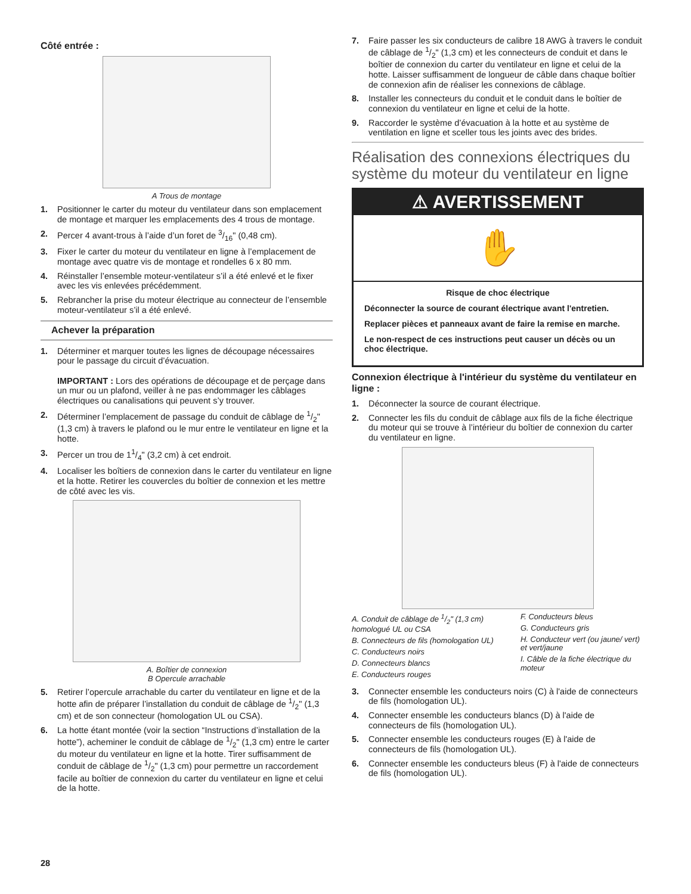Côté entrée :
A Trous de montage
1. Positionner le carter du moteur du ventilateur dans son emplacement de montage et marquer les emplacements des 4 trous de montage.
2. Percer 4 avant-trous à l’aide d’un foret de 3/16" (0,48 cm).
3. Fixer le carter du moteur du ventilateur en ligne à l’emplacement de montage avec quatre vis de montage et rondelles 6 x 80 mm.
4. Réinstaller l’ensemble moteur-ventilateur s’il a été enlevé et le fixer avec les vis enlevées précédemment.
5. Rebrancher la prise du moteur électrique au connecteur de l’ensemble moteur-ventilateur s’il a été enlevé.
Achever la préparation
1. Déterminer et marquer toutes les lignes de découpage nécessaires pour le passage du circuit d’évacuation.
IMPORTANT : Lors des opérations de découpage et de perçage dans un mur ou un plafond, veiller à ne pas endommager les câblages électriques ou canalisations qui peuvent s’y trouver.
2. Déterminer l’emplacement de passage du conduit de câblage de 1/2" (1,3 cm) à travers le plafond ou le mur entre le ventilateur en ligne et la hotte.
3. Percer un trou de 11/4" (3,2 cm) à cet endroit.
4. Localiser les boîtiers de connexion dans le carter du ventilateur en ligne et la hotte. Retirer les couvercles du boîtier de connexion et les mettre de côté avec les vis.
A. Boîtier de connexion
B Opercule arrachable
5. Retirer l’opercule arrachable du carter du ventilateur en ligne et de la hotte afin de préparer l’installation du conduit de câblage de 1/2" (1,3 cm) et de son connecteur (homologation UL ou CSA).
6. La hotte étant montée (voir la section “Instructions d’installation de la hotte”), acheminer le conduit de câblage de 1/2" (1,3 cm) entre le carter du moteur du ventilateur en ligne et la hotte. Tirer suffisamment de conduit de câblage de 1/2" (1,3 cm) pour permettre un raccordement facile au boîtier de connexion du carter du ventilateur en ligne et celui de la hotte.
7. Faire passer les six conducteurs de calibre 18 AWG à travers le conduit de câblage de 1/2" (1,3 cm) et les connecteurs de conduit et dans le boîtier de connexion du carter du ventilateur en ligne et celui de la hotte. Laisser suffisamment de longueur de câble dans chaque boîtier de connexion afin de réaliser les connexions de câblage.
8. Installer les connecteurs du conduit et le conduit dans le boîtier de connexion du ventilateur en ligne et celui de la hotte.
9. Raccorder le système d’évacuation à la hotte et au système de ventilation en ligne et sceller tous les joints avec des brides.
Réalisation des connexions électriques du système du moteur du ventilateur en ligne
⚠ AVERTISSEMENT
✋
Risque de choc électrique
Déconnecter la source de courant électrique avant l'entretien.
Replacer pièces et panneaux avant de faire la remise en marche.
Le non-respect de ces instructions peut causer un décès ou un choc électrique.
Connexion électrique à l'intérieur du système du ventilateur en ligne :
1. Déconnecter la source de courant électrique.
2. Connecter les fils du conduit de câblage aux fils de la fiche électrique du moteur qui se trouve à l’intérieur du boîtier de connexion du carter du ventilateur en ligne.
A. Conduit de câblage de 1/2" (1,3 cm) homologué UL ou CSA
B. Connecteurs de fils (homologation UL)
C. Conducteurs noirs
D. Connecteurs blancs
E. Conducteurs rouges
F. Conducteurs bleus
G. Conducteurs gris
H. Conducteur vert (ou jaune/ vert) et vert/jaune
I. Câble de la fiche électrique du moteur
3. Connecter ensemble les conducteurs noirs (C) à l'aide de connecteurs de fils (homologation UL).
4. Connecter ensemble les conducteurs blancs (D) à l'aide de connecteurs de fils (homologation UL).
5. Connecter ensemble les conducteurs rouges (E) à l'aide de connecteurs de fils (homologation UL).
6. Connecter ensemble les conducteurs bleus (F) à l'aide de connecteurs de fils (homologation UL).
28